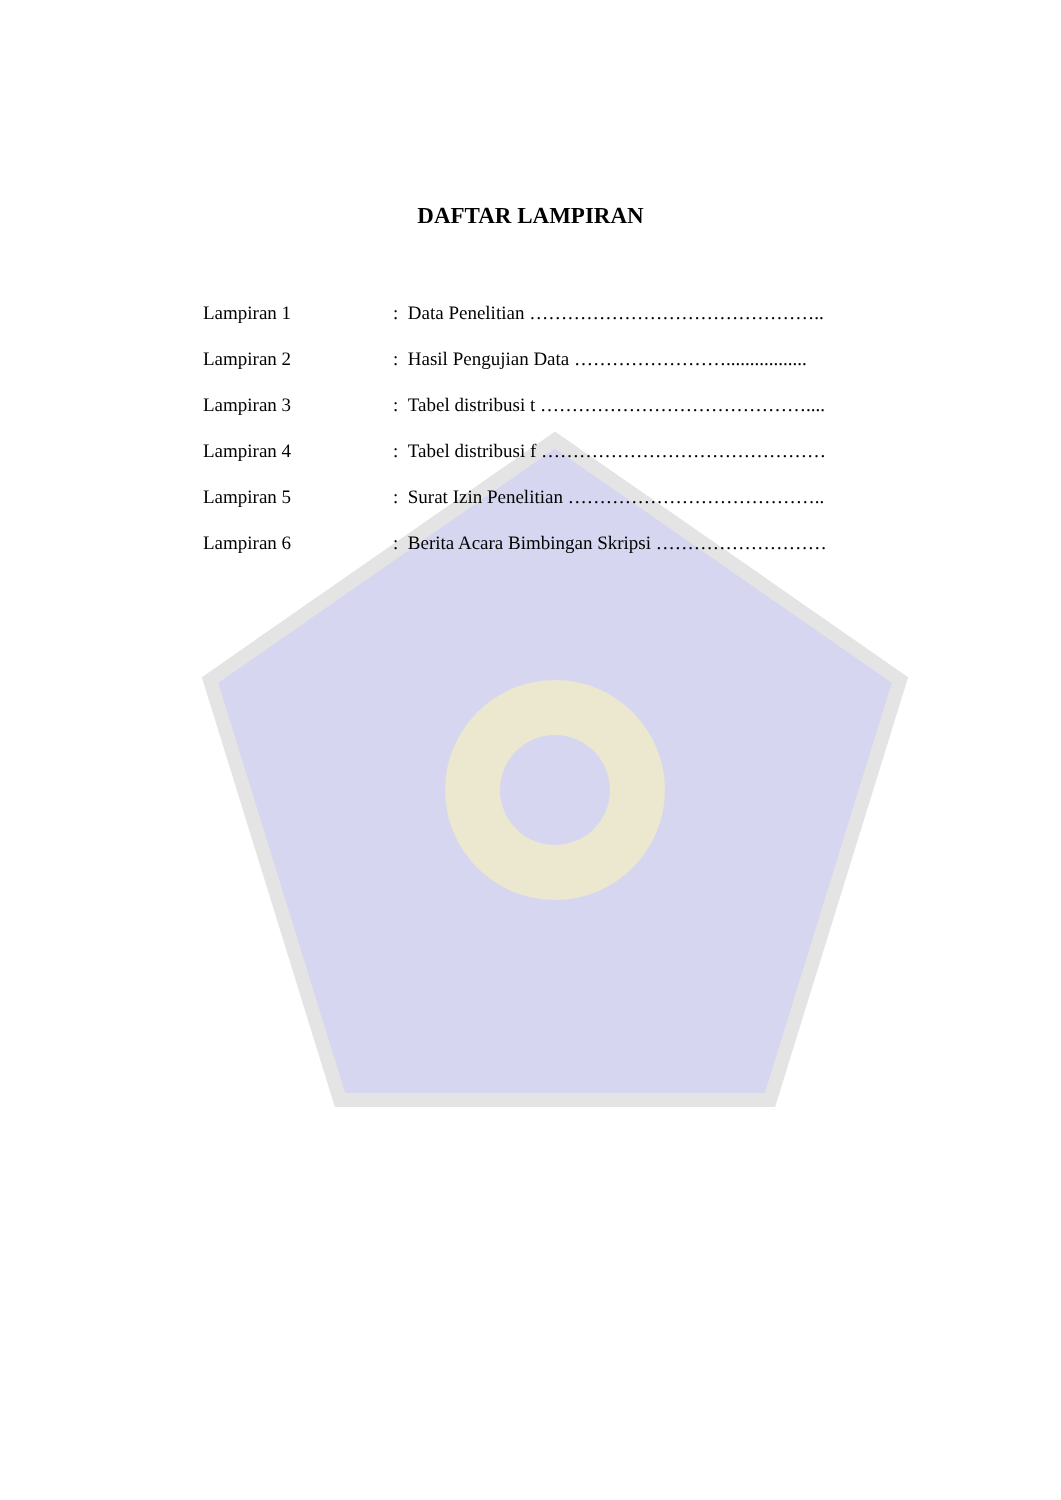DAFTAR LAMPIRAN
Lampiran 1 : Data Penelitian ………………………………………..
Lampiran 2 : Hasil Pengujian Data …………………….................
Lampiran 3 : Tabel distribusi t ……………………………………....
Lampiran 4 : Tabel distribusi f ………………………………………
Lampiran 5 : Surat Izin Penelitian …………………………………..
Lampiran 6 : Berita Acara Bimbingan Skripsi ………………………